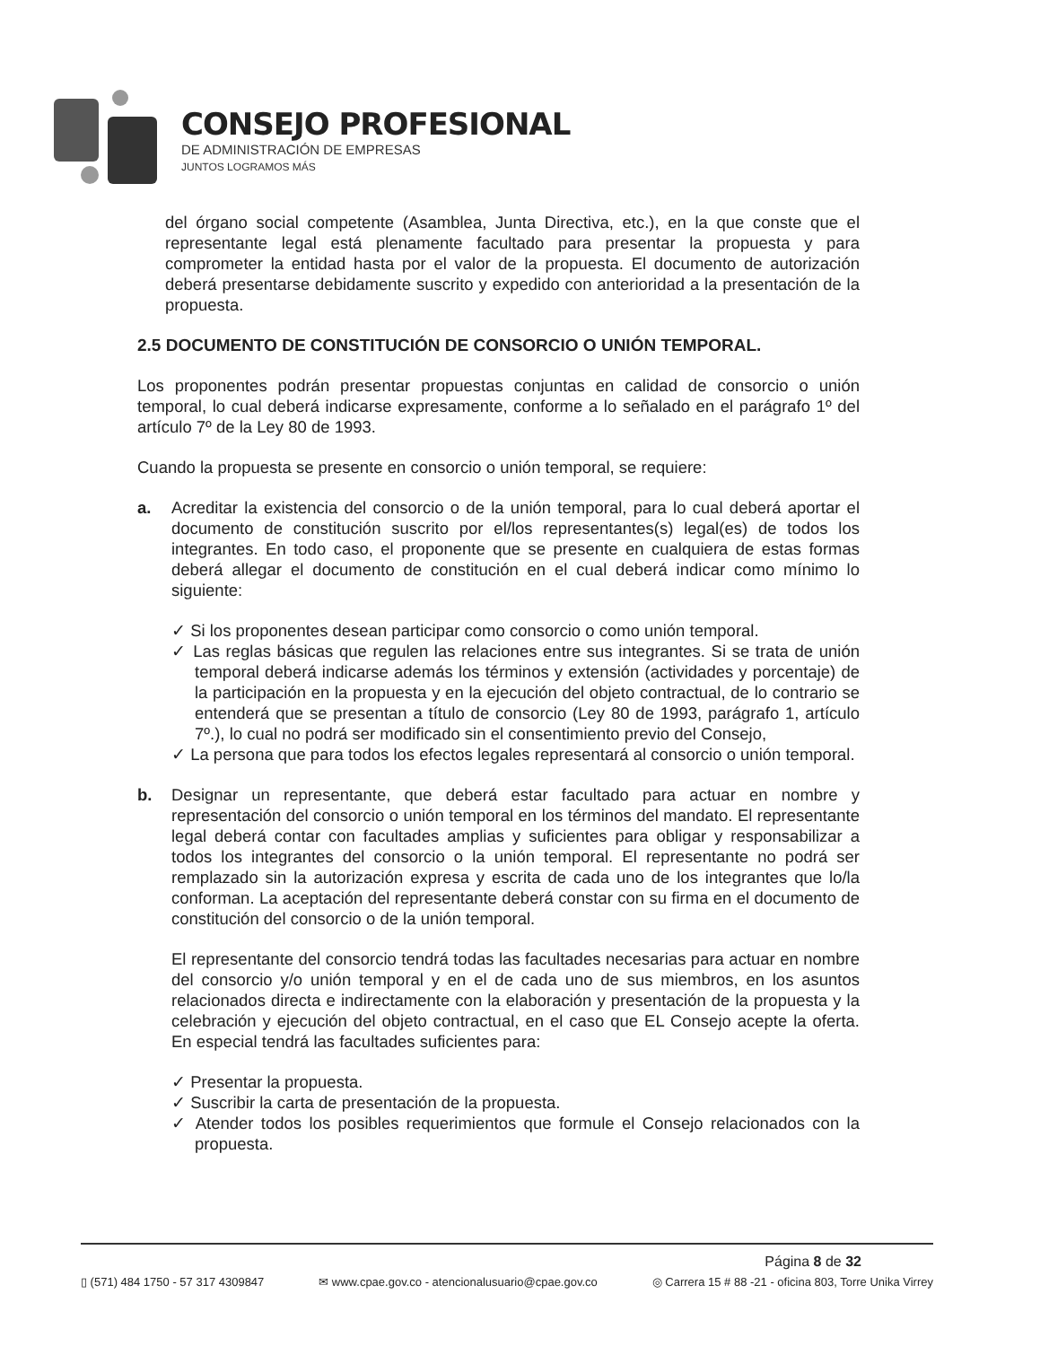CONSEJO PROFESIONAL
DE ADMINISTRACIÓN DE EMPRESAS
JUNTOS LOGRAMOS MÁS
del órgano social competente (Asamblea, Junta Directiva, etc.), en la que conste que el representante legal está plenamente facultado para presentar la propuesta y para comprometer la entidad hasta por el valor de la propuesta. El documento de autorización deberá presentarse debidamente suscrito y expedido con anterioridad a la presentación de la propuesta.
2.5 DOCUMENTO DE CONSTITUCIÓN DE CONSORCIO O UNIÓN TEMPORAL.
Los proponentes podrán presentar propuestas conjuntas en calidad de consorcio o unión temporal, lo cual deberá indicarse expresamente, conforme a lo señalado en el parágrafo 1º del artículo 7º de la Ley 80 de 1993.
Cuando la propuesta se presente en consorcio o unión temporal, se requiere:
a. Acreditar la existencia del consorcio o de la unión temporal, para lo cual deberá aportar el documento de constitución suscrito por el/los representantes(s) legal(es) de todos los integrantes. En todo caso, el proponente que se presente en cualquiera de estas formas deberá allegar el documento de constitución en el cual deberá indicar como mínimo lo siguiente:
✓ Si los proponentes desean participar como consorcio o como unión temporal.
✓ Las reglas básicas que regulen las relaciones entre sus integrantes. Si se trata de unión temporal deberá indicarse además los términos y extensión (actividades y porcentaje) de la participación en la propuesta y en la ejecución del objeto contractual, de lo contrario se entenderá que se presentan a título de consorcio (Ley 80 de 1993, parágrafo 1, artículo 7º.), lo cual no podrá ser modificado sin el consentimiento previo del Consejo,
✓ La persona que para todos los efectos legales representará al consorcio o unión temporal.
b. Designar un representante, que deberá estar facultado para actuar en nombre y representación del consorcio o unión temporal en los términos del mandato. El representante legal deberá contar con facultades amplias y suficientes para obligar y responsabilizar a todos los integrantes del consorcio o la unión temporal. El representante no podrá ser remplazado sin la autorización expresa y escrita de cada uno de los integrantes que lo/la conforman. La aceptación del representante deberá constar con su firma en el documento de constitución del consorcio o de la unión temporal.
El representante del consorcio tendrá todas las facultades necesarias para actuar en nombre del consorcio y/o unión temporal y en el de cada uno de sus miembros, en los asuntos relacionados directa e indirectamente con la elaboración y presentación de la propuesta y la celebración y ejecución del objeto contractual, en el caso que EL Consejo acepte la oferta. En especial tendrá las facultades suficientes para:
✓ Presentar la propuesta.
✓ Suscribir la carta de presentación de la propuesta.
✓ Atender todos los posibles requerimientos que formule el Consejo relacionados con la propuesta.
Página 8 de 32
▯ (571) 484 1750 - 57 317 4309847 ✉ www.cpae.gov.co - atencionalusuario@cpae.gov.co ◎ Carrera 15 # 88 -21 - oficina 803, Torre Unika Virrey